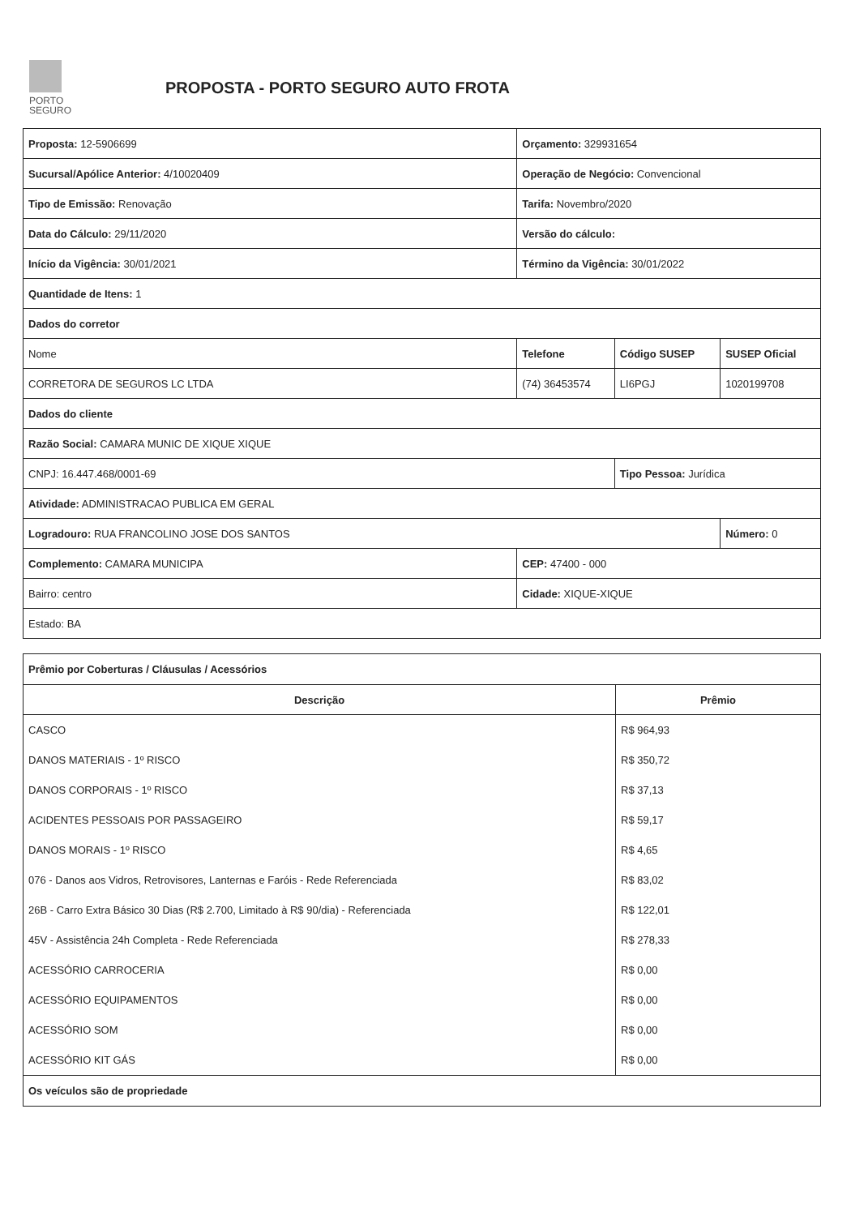PORTO
SEGURO
PROPOSTA - PORTO SEGURO AUTO FROTA
| Proposta: 12-5906699 | Orçamento: 329931654 | | |
| Sucursal/Apólice Anterior: 4/10020409 | Operação de Negócio: Convencional | | |
| Tipo de Emissão: Renovação | Tarifa: Novembro/2020 | | |
| Data do Cálculo: 29/11/2020 | Versão do cálculo: | | |
| Início da Vigência: 30/01/2021 | Término da Vigência: 30/01/2022 | | |
| Quantidade de Itens: 1 | | | |
| Dados do corretor | | | |
| Nome | Telefone | Código SUSEP | SUSEP Oficial |
| CORRETORA DE SEGUROS LC LTDA | (74) 36453574 | LI6PGJ | 1020199708 |
| Dados do cliente | | | |
| Razão Social: CAMARA MUNIC DE XIQUE XIQUE | | | |
| CNPJ: 16.447.468/0001-69 | | Tipo Pessoa: Jurídica | |
| Atividade: ADMINISTRACAO PUBLICA EM GERAL | | | |
| Logradouro: RUA FRANCOLINO JOSE DOS SANTOS | | | Número: 0 |
| Complemento: CAMARA MUNICIPA | CEP: 47400 - 000 | | |
| Bairro: centro | Cidade: XIQUE-XIQUE | | |
| Estado: BA | | | |
| Prêmio por Coberturas / Cláusulas / Acessórios | |
| Descrição | Prêmio |
| CASCO | R$ 964,93 |
| DANOS MATERIAIS - 1º RISCO | R$ 350,72 |
| DANOS CORPORAIS - 1º RISCO | R$ 37,13 |
| ACIDENTES PESSOAIS POR PASSAGEIRO | R$ 59,17 |
| DANOS MORAIS - 1º RISCO | R$ 4,65 |
| 076 - Danos aos Vidros, Retrovisores, Lanternas e Faróis - Rede Referenciada | R$ 83,02 |
| 26B - Carro Extra Básico 30 Dias (R$ 2.700, Limitado à R$ 90/dia) - Referenciada | R$ 122,01 |
| 45V - Assistência 24h Completa - Rede Referenciada | R$ 278,33 |
| ACESSÓRIO CARROCERIA | R$ 0,00 |
| ACESSÓRIO EQUIPAMENTOS | R$ 0,00 |
| ACESSÓRIO SOM | R$ 0,00 |
| ACESSÓRIO KIT GÁS | R$ 0,00 |
| Os veículos são de propriedade | |